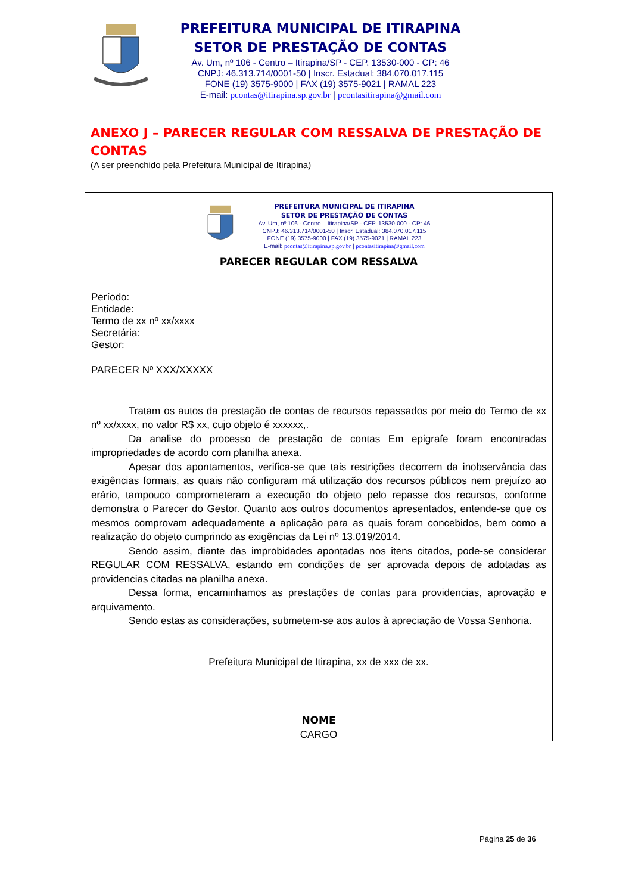PREFEITURA MUNICIPAL DE ITIRAPINA
SETOR DE PRESTAÇÃO DE CONTAS
Av. Um, nº 106 - Centro – Itirapina/SP - CEP. 13530-000 - CP: 46
CNPJ: 46.313.714/0001-50 | Inscr. Estadual: 384.070.017.115
FONE (19) 3575-9000 | FAX (19) 3575-9021 | RAMAL 223
E-mail: pcontas@itirapina.sp.gov.br | pcontasitirapina@gmail.com
ANEXO J – PARECER REGULAR COM RESSALVA DE PRESTAÇÃO DE CONTAS
(A ser preenchido pela Prefeitura Municipal de Itirapina)
PREFEITURA MUNICIPAL DE ITIRAPINA
SETOR DE PRESTAÇÃO DE CONTAS
Av. Um, nº 106 - Centro – Itirapina/SP - CEP. 13530-000 - CP: 46
CNPJ: 46.313.714/0001-50 | Inscr. Estadual: 384.070.017.115
FONE (19) 3575-9000 | FAX (19) 3575-9021 | RAMAL 223
E-mail: pcontas@itirapina.sp.gov.br | pcontasitirapina@gmail.com
PARECER REGULAR COM RESSALVA
Período:
Entidade:
Termo de xx nº xx/xxxx
Secretária:
Gestor:
PARECER Nº XXX/XXXXX
Tratam os autos da prestação de contas de recursos repassados por meio do Termo de xx nº xx/xxxx, no valor R$ xx, cujo objeto é xxxxxx,.
Da analise do processo de prestação de contas Em epigrafe foram encontradas impropriedades de acordo com planilha anexa.
Apesar dos apontamentos, verifica-se que tais restrições decorrem da inobservância das exigências formais, as quais não configuram má utilização dos recursos públicos nem prejuízo ao erário, tampouco comprometeram a execução do objeto pelo repasse dos recursos, conforme demonstra o Parecer do Gestor. Quanto aos outros documentos apresentados, entende-se que os mesmos comprovam adequadamente a aplicação para as quais foram concebidos, bem como a realização do objeto cumprindo as exigências da Lei nº 13.019/2014.
Sendo assim, diante das improbidades apontadas nos itens citados, pode-se considerar REGULAR COM RESSALVA, estando em condições de ser aprovada depois de adotadas as providencias citadas na planilha anexa.
Dessa forma, encaminhamos as prestações de contas para providencias, aprovação e arquivamento.
Sendo estas as considerações, submetem-se aos autos à apreciação de Vossa Senhoria.
Prefeitura Municipal de Itirapina, xx de xxx de xx.
NOME
CARGO
Página 25 de 36